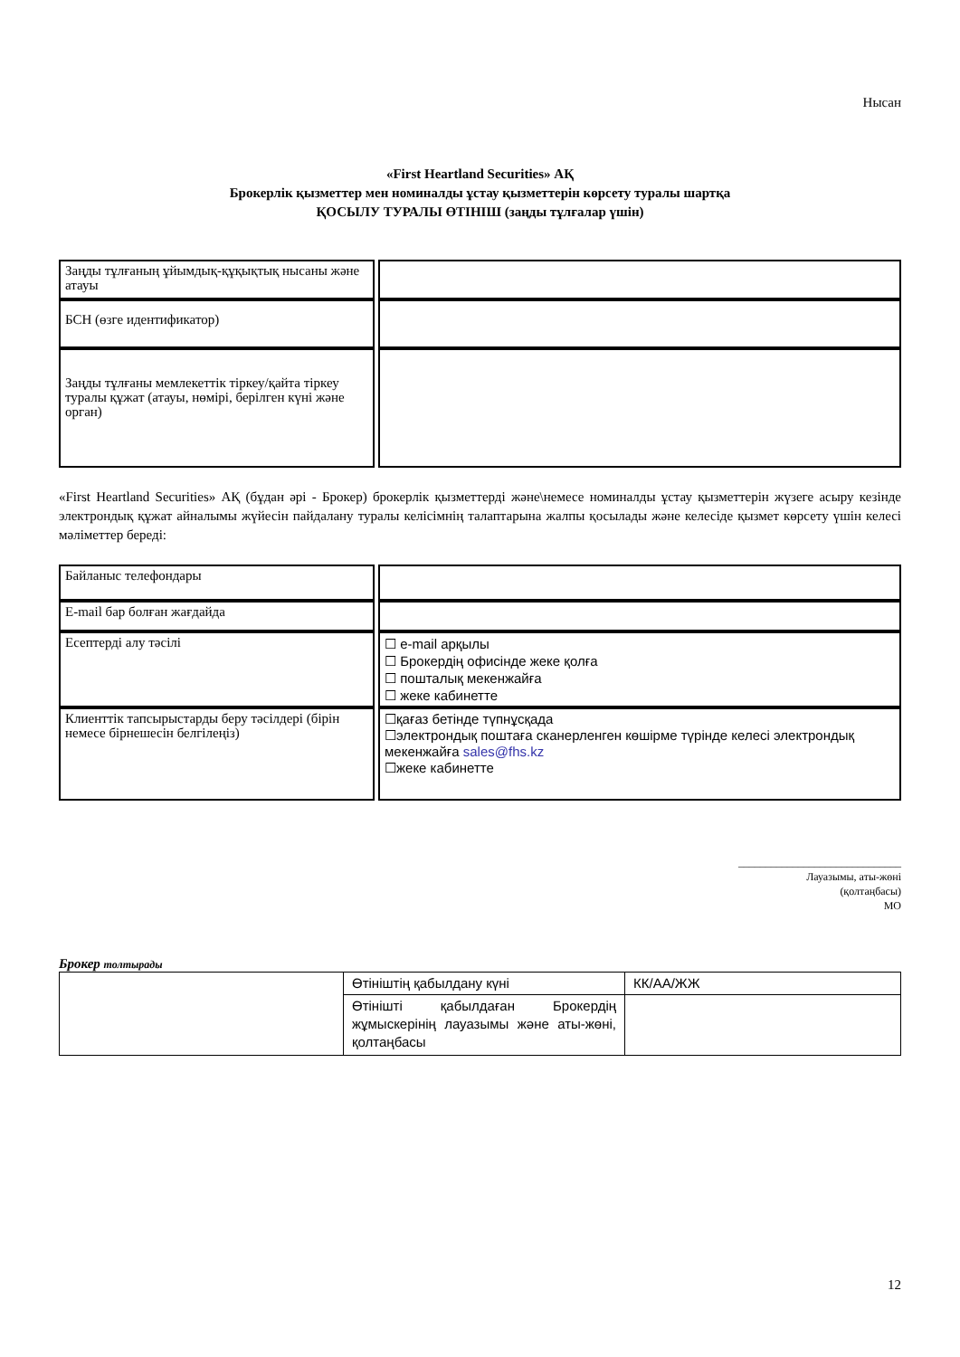Нысан
«First Heartland Securities» АҚ
Брокерлік қызметтер мен номиналды ұстау қызметтерін көрсету туралы шартқа
ҚОСЫЛУ ТУРАЛЫ ӨТІНІШ (заңды тұлғалар үшін)
| Заңды тұлғаның ұйымдық-құқықтық нысаны және атауы | |
| БСН (өзге идентификатор) | |
| Заңды тұлғаны мемлекеттік тіркеу/қайта тіркеу туралы құжат (атауы, нөмірі, берілген күні және орган) | |
«First Heartland Securities» АҚ (бұдан әрі - Брокер) брокерлік қызметтерді және\немесе номиналды ұстау қызметтерін жүзеге асыру кезінде электрондық құжат айналымы жүйесін пайдалану туралы келісімнің талаптарына жалпы қосылады және келесіде қызмет көрсету үшін келесі мәліметтер береді:
| Байланыс телефондары | |
| E-mail бар болған жағдайда | |
| Есептерді алу тәсілі | ☐ e-mail арқылы ☐ Брокердің офисінде жеке қолға ☐ пошталық мекенжайға ☐ жеке кабинетте |
| Клиенттік тапсырыстарды беру тәсілдері (бірін немесе бірнешесін белгілеңіз) | ☐қағаз бетінде түпнұсқада ☐электрондық поштаға сканерленген көшірме түрінде келесі электрондық мекенжайға sales@fhs.kz ☐жеке кабинетте |
______________________________
Лауазымы, аты-жөні
(қолтаңбасы)
МО
Брокер толтырады
| | Өтініштің қабылдану күні | КК/АА/ЖЖ |
| | Өтінішті қабылдаған Брокердің жұмыскерінің лауазымы және аты-жөні, қолтаңбасы | |
12